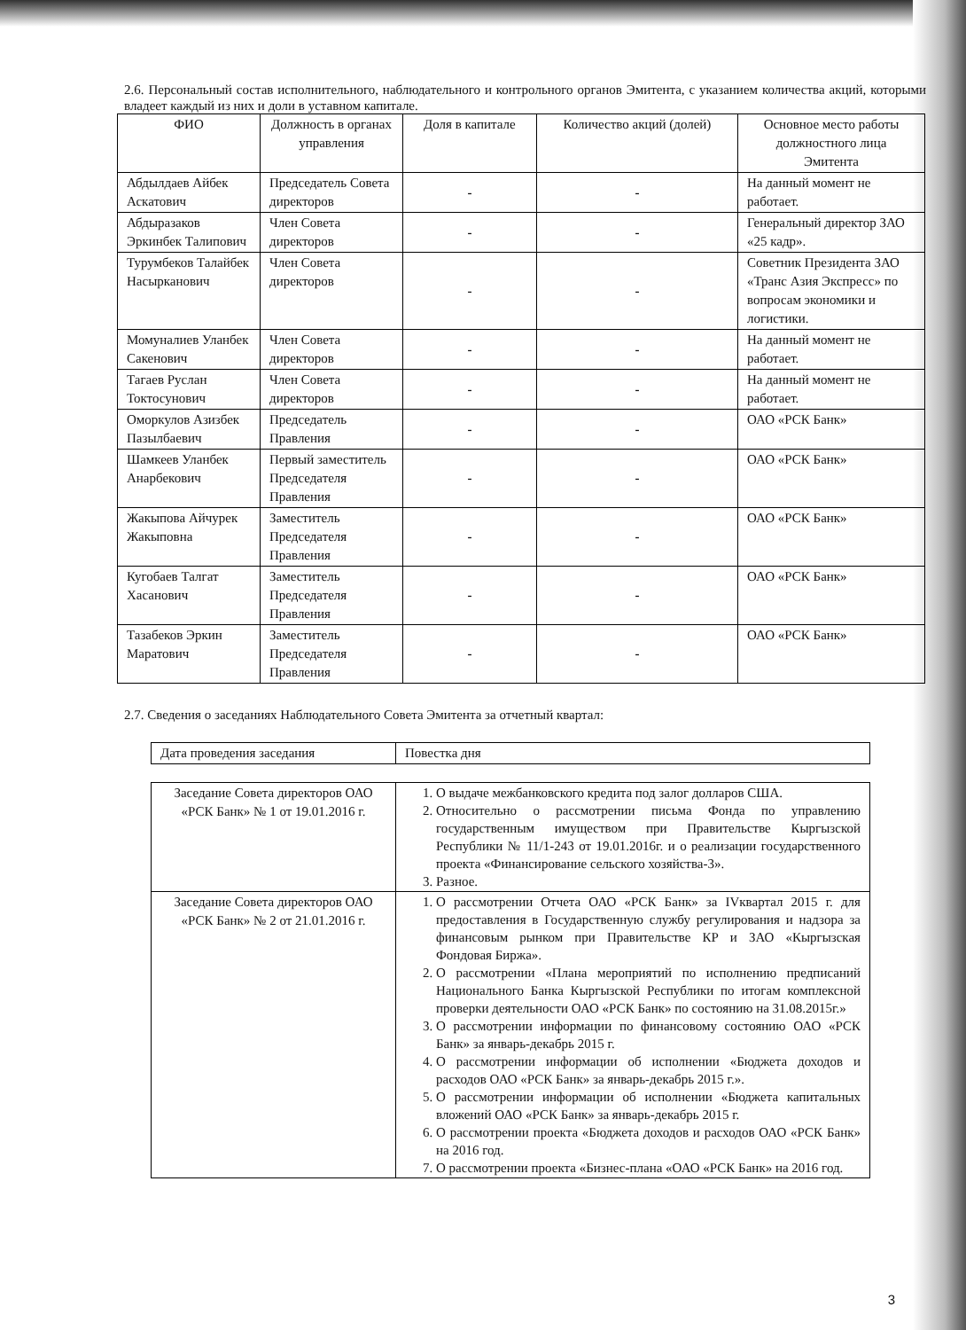2.6. Персональный состав исполнительного, наблюдательного и контрольного органов Эмитента, с указанием количества акций, которыми владеет каждый из них и доли в уставном капитале.
| ФИО | Должность в органах управления | Доля в капитале | Количество акций (долей) | Основное место работы должностного лица Эмитента |
| --- | --- | --- | --- | --- |
| Абдылдаев Айбек Аскатович | Председатель Совета директоров | - | - | На данный момент не работает. |
| Абдыразаков Эркинбек Талипович | Член Совета директоров | - | - | Генеральный директор ЗАО «25 кадр». |
| Турумбеков Талайбек Насырканович | Член Совета директоров | - | - | Советник Президента ЗАО «Транс Азия Экспресс» по вопросам экономики и логистики. |
| Момуналиев Уланбек Сакенович | Член Совета директоров | - | - | На данный момент не работает. |
| Тагаев Руслан Токтосунович | Член Совета директоров | - | - | На данный момент не работает. |
| Оморкулов Азизбек Пазылбаевич | Председатель Правления | - | - | ОАО «РСК Банк» |
| Шамкеев Уланбек Анарбекович | Первый заместитель Председателя Правления | - | - | ОАО «РСК Банк» |
| Жакыпова Айчурек Жакыповна | Заместитель Председателя Правления | - | - | ОАО «РСК Банк» |
| Кугобаев Талгат Хасанович | Заместитель Председателя Правления | - | - | ОАО «РСК Банк» |
| Тазабеков Эркин Маратович | Заместитель Председателя Правления | - | - | ОАО «РСК Банк» |
2.7. Сведения о заседаниях Наблюдательного Совета Эмитента за отчетный квартал:
| Дата проведения заседания | Повестка дня |
| Заседание Совета директоров ОАО «РСК Банк» № 1 от 19.01.2016 г. | 1. О выдаче межбанковского кредита под залог долларов США. 2. Относительно о рассмотрении письма Фонда по управлению государственным имуществом при Правительстве Кыргызской Республики № 11/1-243 от 19.01.2016г. и о реализации государственного проекта «Финансирование сельского хозяйства-3». 3. Разное. |
| Заседание Совета директоров ОАО «РСК Банк» № 2 от 21.01.2016 г. | 1. О рассмотрении Отчета ОАО «РСК Банк» за IVквартал 2015 г. для предоставления в Государственную службу регулирования и надзора за финансовым рынком при Правительстве КР и ЗАО «Кыргызская Фондовая Биржа». 2. О рассмотрении «Плана мероприятий по исполнению предписаний Национального Банка Кыргызской Республики по итогам комплексной проверки деятельности ОАО «РСК Банк» по состоянию на 31.08.2015г.» 3. О рассмотрении информации по финансовому состоянию ОАО «РСК Банк» за январь-декабрь 2015 г. 4. О рассмотрении информации об исполнении «Бюджета доходов и расходов ОАО «РСК Банк» за январь-декабрь 2015 г.». 5. О рассмотрении информации об исполнении «Бюджета капитальных вложений ОАО «РСК Банк» за январь-декабрь 2015 г. 6. О рассмотрении проекта «Бюджета доходов и расходов ОАО «РСК Банк» на 2016 год. 7. О рассмотрении проекта «Бизнес-плана «ОАО «РСК Банк» на 2016 год. |
3